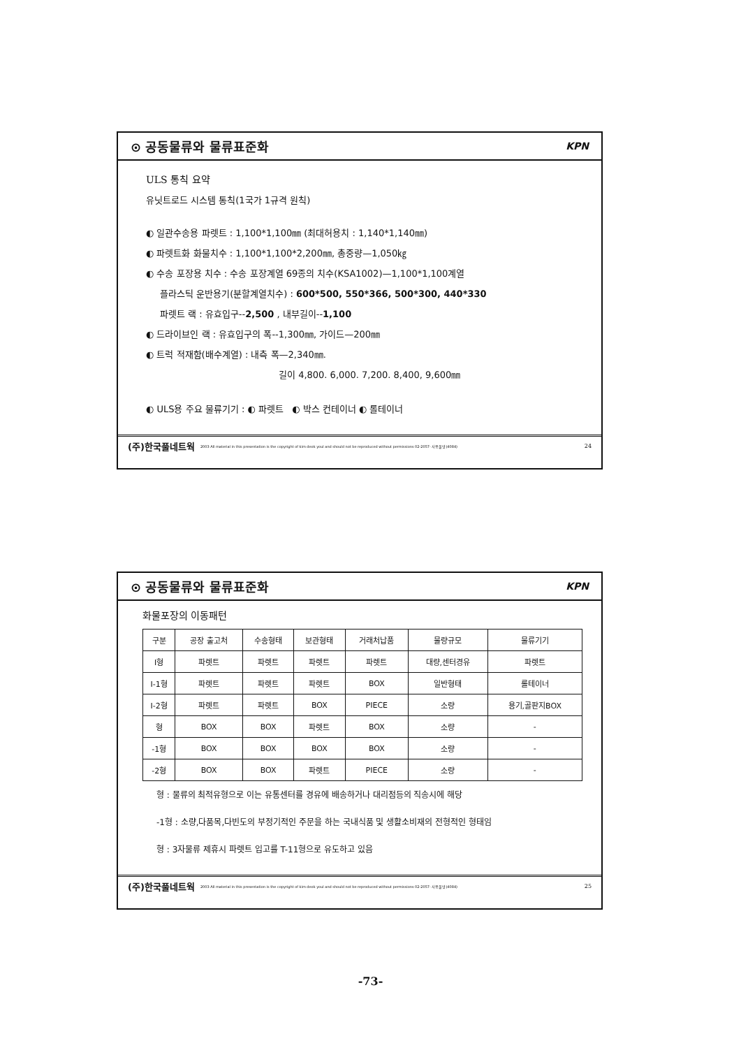⊙ 공동물류와 물류표준화 KPN
ULS 통칙 요약
유닛트로드 시스템 통칙(1국가 1규격 원칙)
◐ 일관수송용 파렛트 : 1,100*1,100㎜ (최대허용치 : 1,140*1,140㎜)
◐ 파렛트화 화물치수 : 1,100*1,100*2,200㎜, 총중량—1,050㎏
◐ 수송 포장용 치수 : 수송 포장계열 69종의 치수(KSA1002)—1,100*1,100계열
플라스틱 운반용기(분할계열치수) : 600*500, 550*366, 500*300, 440*330
파렛트 랙 : 유효입구--2,500 , 내부길이--1,100
◐ 드라이브인 랙 : 유효입구의 폭--1,300㎜, 가이드—200㎜
◐ 트럭 적재함(배수계열) : 내측 폭—2,340㎜.
길이 4,800. 6,000. 7,200. 8,400, 9,600㎜
◐ ULS용 주요 물류기기 : ◐ 파렛트 ◐ 박스 컨테이너 ◐ 롤테이너
(주)한국풀네트웍 2003 All material in this presentation is the copyright of kim deok youl and should not be reproduced without permissions 02-2057- 사용풀넷(4084) 24
⊙ 공동물류와 물류표준화 KPN
화물포장의 이동패턴
| 구분 | 공장 출고처 | 수송형태 | 보관형태 | 거래처납품 | 물량규모 | 물류기기 |
| --- | --- | --- | --- | --- | --- | --- |
| Ⅰ형 | 파렛트 | 파렛트 | 파렛트 | 파렛트 | 대량,센터경유 | 파렛트 |
| Ⅰ-1형 | 파렛트 | 파렛트 | 파렛트 | BOX | 일반형태 | 롤테이너 |
| Ⅰ-2형 | 파렛트 | 파렛트 | BOX | PIECE | 소량 | 용기,골판지BOX |
| 형 | BOX | BOX | 파렛트 | BOX | 소량 | - |
| -1형 | BOX | BOX | BOX | BOX | 소량 | - |
| -2형 | BOX | BOX | 파렛트 | PIECE | 소량 | - |
형 : 물류의 최적유형으로 이는 유통센터를 경유에 배송하거나 대리점등의 직송시에 해당
-1형 : 소량,다품목,다빈도의 부정기적인 주문을 하는 국내식품 및 생활소비재의 전형적인 형태임
형 : 3자물류 제휴시 파렛트 입고를 T-11형으로 유도하고 있음
(주)한국풀네트웍 2003 All material in this presentation is the copyright of kim deok youl and should not be reproduced without permissions 02-2057- 사용풀넷(4084) 25
-73-